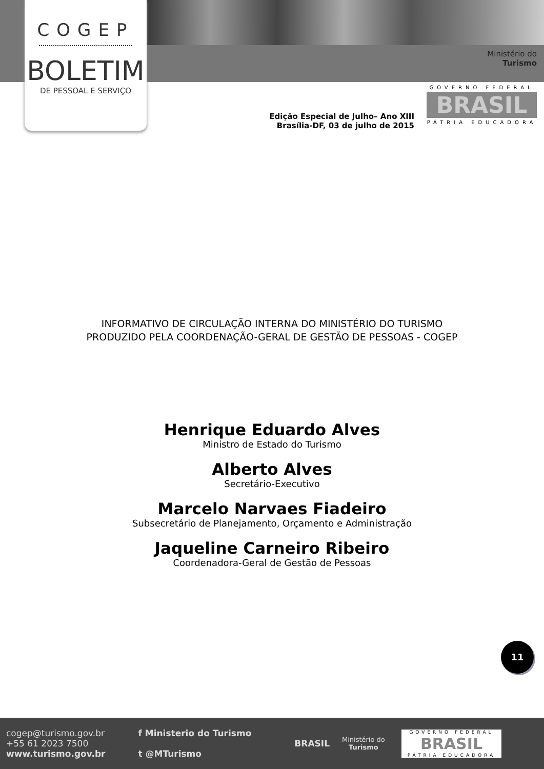COGEP
BOLETIM
DE PESSOAL E SERVIÇO
Ministério do
Turismo
GOVERNO FEDERAL
BRASIL
PÁTRIA EDUCADORA
Edição Especial de Julho– Ano XIII
Brasília-DF, 03 de julho de 2015
INFORMATIVO DE CIRCULAÇÃO INTERNA DO MINISTÉRIO DO TURISMO
PRODUZIDO PELA COORDENAÇÃO-GERAL DE GESTÃO DE PESSOAS - COGEP
Henrique Eduardo Alves
Ministro de Estado do Turismo
Alberto Alves
Secretário-Executivo
Marcelo Narvaes Fiadeiro
Subsecretário de Planejamento, Orçamento e Administração
Jaqueline Carneiro Ribeiro
Coordenadora-Geral de Gestão de Pessoas
11
cogep@turismo.gov.br
+55 61 2023 7500
www.turismo.gov.br
f Ministerio do Turismo
t @MTurismo
BRASIL
Ministério do
Turismo
GOVERNO FEDERAL
BRASIL
PÁTRIA EDUCADORA